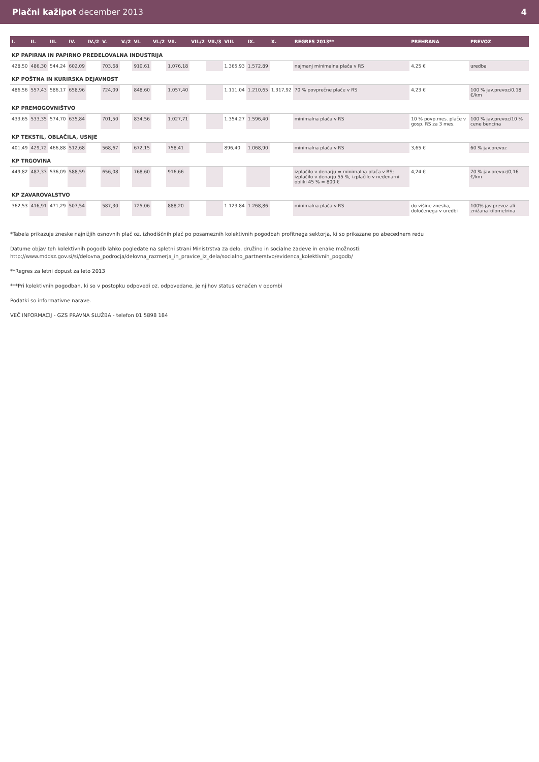Plačni kažipot december 2013 4
| I. | II. | III. | IV. | IV./2 | V. | V./2 | VI. | VI./2 | VII. | VII./2 | VII./3 | VIII. | IX. | X. | REGRES 2013** | PREHRANA | PREVOZ |
| --- | --- | --- | --- | --- | --- | --- | --- | --- | --- | --- | --- | --- | --- | --- | --- | --- | --- |
| KP PAPIRNA IN PAPIRNO PREDELOVALNA INDUSTRIJA | | | | | | | | | | | | | | | | | |
| 428,50 | 486,30 | 544,24 | 602,09 | | 703,68 | | 910,61 | | 1.076,18 | | | 1.365,93 | 1.572,89 | | najmanj minimalna plača v RS | 4,25 € | uredba |
| KP POŠTNA IN KURIRSKA DEJAVNOST | | | | | | | | | | | | | | | | | |
| 486,56 | 557,43 | 586,17 | 658,96 | | 724,09 | | 848,60 | | 1.057,40 | | | 1.111,04 | 1.210,65 | 1.317,92 | 70 % povprečne plače v RS | 4,23 € | 100 % jav.prevoz/0,18 €/km |
| KP PREMOGOVNIŠTVO | | | | | | | | | | | | | | | | | |
| 433,65 | 533,35 | 574,70 | 635,84 | | 701,50 | | 834,56 | | 1.027,71 | | | 1.354,27 | 1.596,40 | | minimalna plača v RS | 10 % povp.mes. plače v gosp. RS za 3 mes. | 100 % jav.prevoz/10 % cene bencina |
| KP TEKSTIL, OBLAČILA, USNJE | | | | | | | | | | | | | | | | | |
| 401,49 | 429,72 | 466,88 | 512,68 | | 568,67 | | 672,15 | | 758,41 | | | 896,40 | 1.068,90 | | minimalna plača v RS | 3,65 € | 60 % jav.prevoz |
| KP TRGOVINA | | | | | | | | | | | | | | | | | |
| 449,82 | 487,33 | 536,09 | 588,59 | | 656,08 | | 768,60 | | 916,66 | | | | | | izplačilo v denarju = minimalna plača v RS; izplačilo v denarju 55 %, izplačilo v nedenarni obliki 45 % = 800 € | 4,24 € | 70 % jav.prevoz/0,16 €/km |
| KP ZAVAROVALSTVO | | | | | | | | | | | | | | | | | |
| 362,53 | 416,91 | 471,29 | 507,54 | | 587,30 | | 725,06 | | 888,20 | | | 1.123,84 | 1.268,86 | | minimalna plača v RS | do višine zneska, določenega v uredbi | 100% jav.prevoz ali znižana kilometrina |
*Tabela prikazuje zneske najnižjih osnovnih plač oz. izhodiščnih plač po posameznih kolektivnih pogodbah profitnega sektorja, ki so prikazane po abecednem redu
Datume objav teh kolektivnih pogodb lahko pogledate na spletni strani Ministrstva za delo, družino in socialne zadeve in enake možnosti:
http://www.mddsz.gov.si/si/delovna_podrocja/delovna_razmerja_in_pravice_iz_dela/socialno_partnerstvo/evidenca_kolektivnih_pogodb/
**Regres za letni dopust za leto 2013
***Pri kolektivnih pogodbah, ki so v postopku odpovedi oz. odpovedane, je njihov status označen v opombi
Podatki so informativne narave.
VEČ INFORMACIJ - GZS PRAVNA SLUŽBA - telefon 01 5898 184